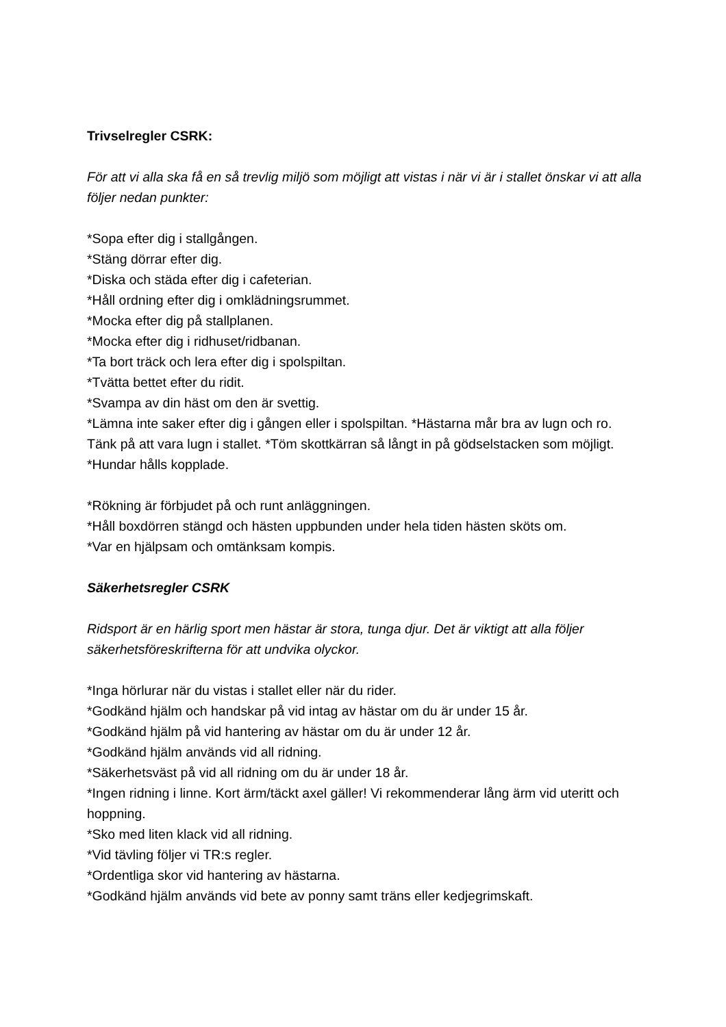Trivselregler CSRK:
För att vi alla ska få en så trevlig miljö som möjligt att vistas i när vi är i stallet önskar vi att alla följer nedan punkter:
*Sopa efter dig i stallgången.
*Stäng dörrar efter dig.
*Diska och städa efter dig i cafeterian.
*Håll ordning efter dig i omklädningsrummet.
*Mocka efter dig på stallplanen.
*Mocka efter dig i ridhuset/ridbanan.
*Ta bort träck och lera efter dig i spolspiltan.
*Tvätta bettet efter du ridit.
*Svampa av din häst om den är svettig.
*Lämna inte saker efter dig i gången eller i spolspiltan. *Hästarna mår bra av lugn och ro. Tänk på att vara lugn i stallet. *Töm skottkärran så långt in på gödselstacken som möjligt. *Hundar hålls kopplade.
*Rökning är förbjudet på och runt anläggningen.
*Håll boxdörren stängd och hästen uppbunden under hela tiden hästen sköts om.
*Var en hjälpsam och omtänksam kompis.
Säkerhetsregler CSRK
Ridsport är en härlig sport men hästar är stora, tunga djur. Det är viktigt att alla följer säkerhetsföreskrifterna för att undvika olyckor.
*Inga hörlurar när du vistas i stallet eller när du rider.
*Godkänd hjälm och handskar på vid intag av hästar om du är under 15 år.
*Godkänd hjälm på vid hantering av hästar om du är under 12 år.
*Godkänd hjälm används vid all ridning.
*Säkerhetsväst på vid all ridning om du är under 18 år.
*Ingen ridning i linne. Kort ärm/täckt axel gäller! Vi rekommenderar lång ärm vid uteritt och hoppning.
*Sko med liten klack vid all ridning.
*Vid tävling följer vi TR:s regler.
*Ordentliga skor vid hantering av hästarna.
*Godkänd hjälm används vid bete av ponny samt träns eller kedjegrimskaft.